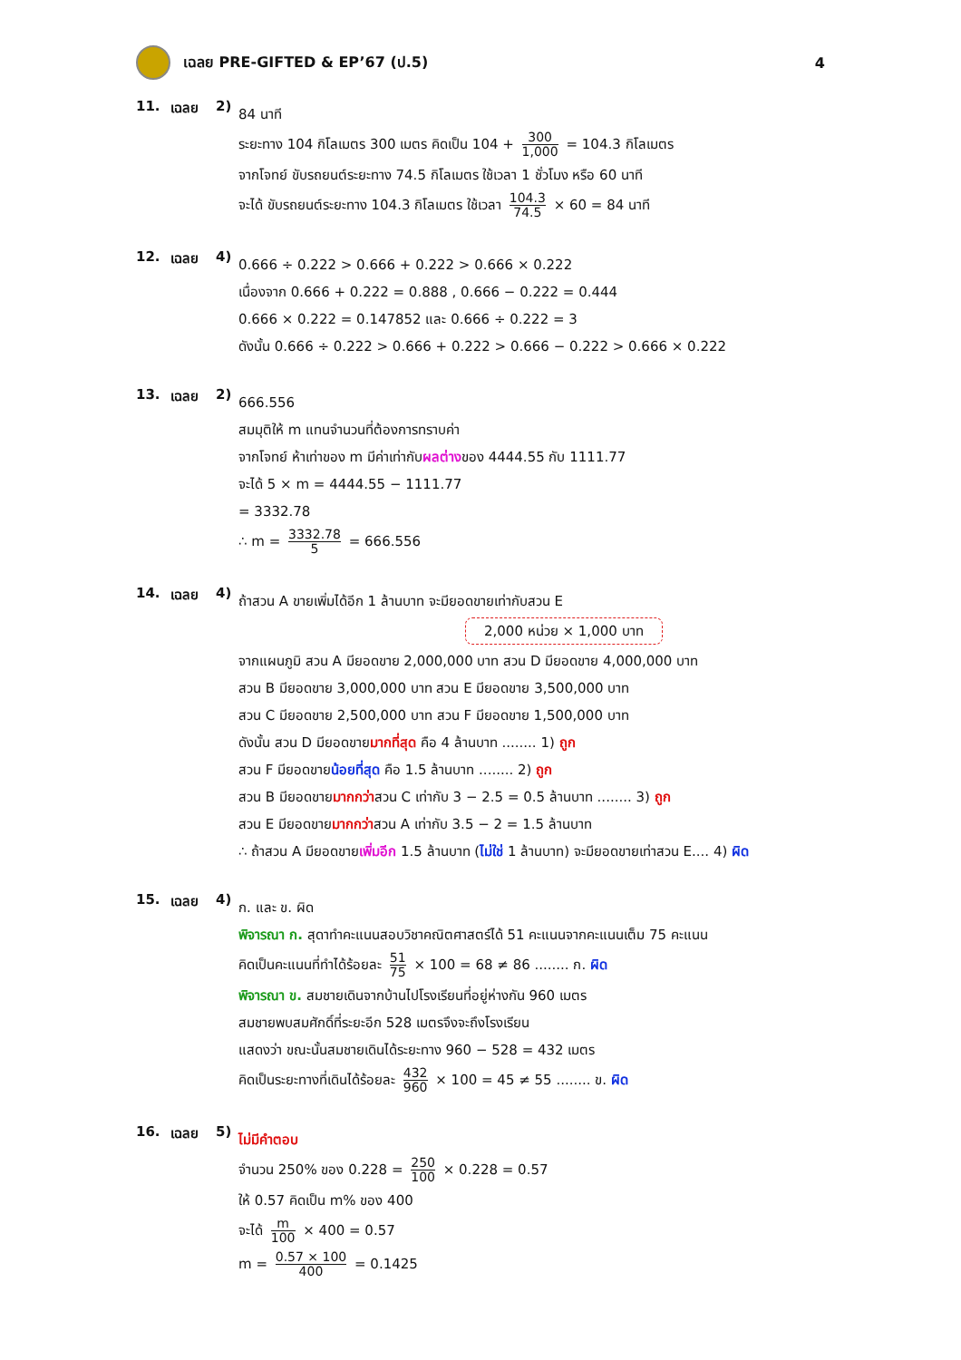เฉลย PRE-GIFTED & EP’67 (ป.5) 4
11. เฉลย 2)
84 นาที
ระยะทาง 104 กิโลเมตร 300 เมตร คิดเป็น 104 + 300 1,000 = 104.3 กิโลเมตร
จากโจทย์ ขับรถยนต์ระยะทาง 74.5 กิโลเมตร ใช้เวลา 1 ชั่วโมง หรือ 60 นาที
จะได้ ขับรถยนต์ระยะทาง 104.3 กิโลเมตร ใช้เวลา 104.3 74.5 × 60 = 84 นาที
12. เฉลย 4)
0.666 ÷ 0.222 > 0.666 + 0.222 > 0.666 × 0.222
เนื่องจาก 0.666 + 0.222 = 0.888 , 0.666 − 0.222 = 0.444
0.666 × 0.222 = 0.147852 และ 0.666 ÷ 0.222 = 3
ดังนั้น 0.666 ÷ 0.222 > 0.666 + 0.222 > 0.666 − 0.222 > 0.666 × 0.222
13. เฉลย 2)
666.556
สมมุติให้ m แทนจำนวนที่ต้องการทราบค่า
จากโจทย์ ห้าเท่าของ m มีค่าเท่ากับผลต่างของ 4444.55 กับ 1111.77
จะได้ 5 × m = 4444.55 − 1111.77
= 3332.78
∴ m = 3332.78 5 = 666.556
14. เฉลย 4)
ถ้าสวน A ขายเพิ่มได้อีก 1 ล้านบาท จะมียอดขายเท่ากับสวน E
2,000 หน่วย × 1,000 บาท
จากแผนภูมิ สวน A มียอดขาย 2,000,000 บาท สวน D มียอดขาย 4,000,000 บาท
สวน B มียอดขาย 3,000,000 บาท สวน E มียอดขาย 3,500,000 บาท
สวน C มียอดขาย 2,500,000 บาท สวน F มียอดขาย 1,500,000 บาท
ดังนั้น สวน D มียอดขายมากที่สุด คือ 4 ล้านบาท ........ 1) ถูก
สวน F มียอดขายน้อยที่สุด คือ 1.5 ล้านบาท ........ 2) ถูก
สวน B มียอดขายมากกว่าสวน C เท่ากับ 3 − 2.5 = 0.5 ล้านบาท ........ 3) ถูก
สวน E มียอดขายมากกว่าสวน A เท่ากับ 3.5 − 2 = 1.5 ล้านบาท
∴ ถ้าสวน A มียอดขายเพิ่มอีก 1.5 ล้านบาท (ไม่ใช่ 1 ล้านบาท) จะมียอดขายเท่าสวน E.... 4) ผิด
15. เฉลย 4)
ก. และ ข. ผิด
พิจารณา ก. สุดาทำคะแนนสอบวิชาคณิตศาสตร์ได้ 51 คะแนนจากคะแนนเต็ม 75 คะแนน
คิดเป็นคะแนนที่ทำได้ร้อยละ 51 75 × 100 = 68 ≠ 86 ........ ก. ผิด
พิจารณา ข. สมชายเดินจากบ้านไปโรงเรียนที่อยู่ห่างกัน 960 เมตร
สมชายพบสมศักดิ์ที่ระยะอีก 528 เมตรจึงจะถึงโรงเรียน
แสดงว่า ขณะนั้นสมชายเดินได้ระยะทาง 960 − 528 = 432 เมตร
คิดเป็นระยะทางที่เดินได้ร้อยละ 432 960 × 100 = 45 ≠ 55 ........ ข. ผิด
16. เฉลย 5)
ไม่มีคำตอบ
จำนวน 250% ของ 0.228 = 250 100 × 0.228 = 0.57
ให้ 0.57 คิดเป็น m% ของ 400
จะได้ m 100 × 400 = 0.57
m = 0.57 × 100 400 = 0.1425